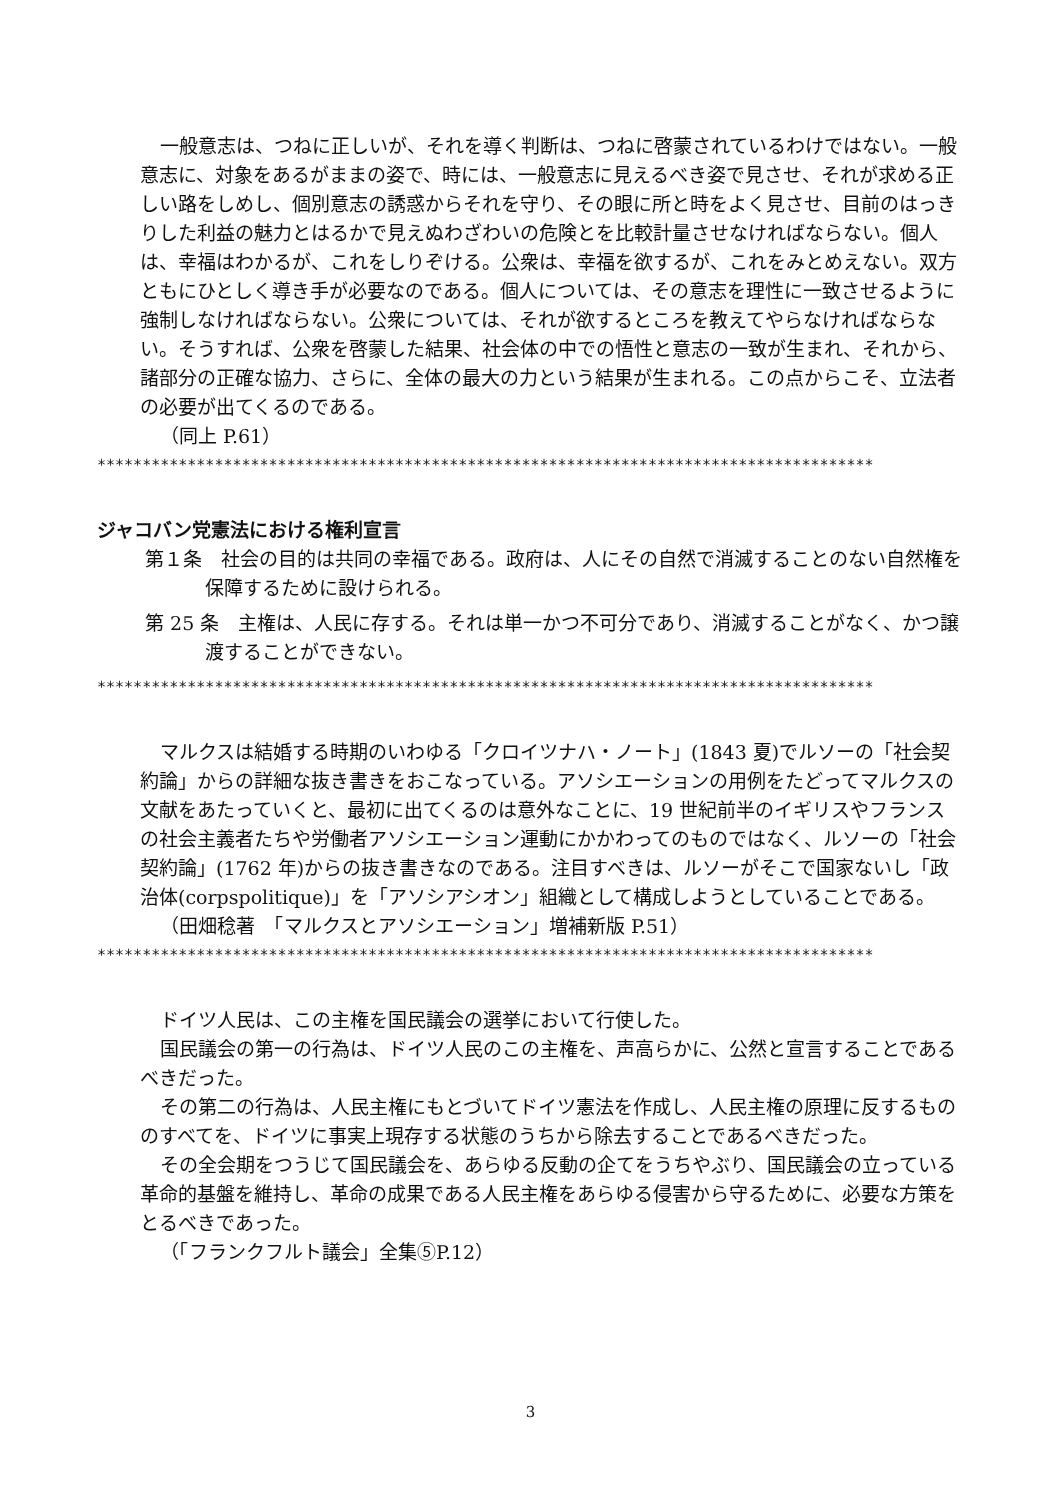一般意志は、つねに正しいが、それを導く判断は、つねに啓蒙されているわけではない。一般意志に、対象をあるがままの姿で、時には、一般意志に見えるべき姿で見させ、それが求める正しい路をしめし、個別意志の誘惑からそれを守り、その眼に所と時をよく見させ、目前のはっきりした利益の魅力とはるかで見えぬわざわいの危険とを比較計量させなければならない。個人は、幸福はわかるが、これをしりぞける。公衆は、幸福を欲するが、これをみとめえない。双方ともにひとしく導き手が必要なのである。個人については、その意志を理性に一致させるように強制しなければならない。公衆については、それが欲するところを教えてやらなければならない。そうすれば、公衆を啓蒙した結果、社会体の中での悟性と意志の一致が生まれ、それから、諸部分の正確な協力、さらに、全体の最大の力という結果が生まれる。この点からこそ、立法者の必要が出てくるのである。
（同上 P.61）
**************************************************************************************
ジャコバン党憲法における権利宣言
第１条　社会の目的は共同の幸福である。政府は、人にその自然で消滅することのない自然権を保障するために設けられる。
第 25 条　主権は、人民に存する。それは単一かつ不可分であり、消滅することがなく、かつ譲渡することができない。
**************************************************************************************
マルクスは結婚する時期のいわゆる「クロイツナハ・ノート」(1843 夏)でルソーの「社会契約論」からの詳細な抜き書きをおこなっている。アソシエーションの用例をたどってマルクスの文献をあたっていくと、最初に出てくるのは意外なことに、19 世紀前半のイギリスやフランスの社会主義者たちや労働者アソシエーション運動にかかわってのものではなく、ルソーの「社会契約論」(1762 年)からの抜き書きなのである。注目すべきは、ルソーがそこで国家ないし「政治体(corpspolitique)」を「アソシアシオン」組織として構成しようとしていることである。
（田畑稔著　「マルクスとアソシエーション」増補新版 P.51）
**************************************************************************************
ドイツ人民は、この主権を国民議会の選挙において行使した。
国民議会の第一の行為は、ドイツ人民のこの主権を、声高らかに、公然と宣言することであるべきだった。
その第二の行為は、人民主権にもとづいてドイツ憲法を作成し、人民主権の原理に反するもののすべてを、ドイツに事実上現存する状態のうちから除去することであるべきだった。
その全会期をつうじて国民議会を、あらゆる反動の企てをうちやぶり、国民議会の立っている革命的基盤を維持し、革命の成果である人民主権をあらゆる侵害から守るために、必要な方策をとるべきであった。
（「フランクフルト議会」全集⑤P.12）
3